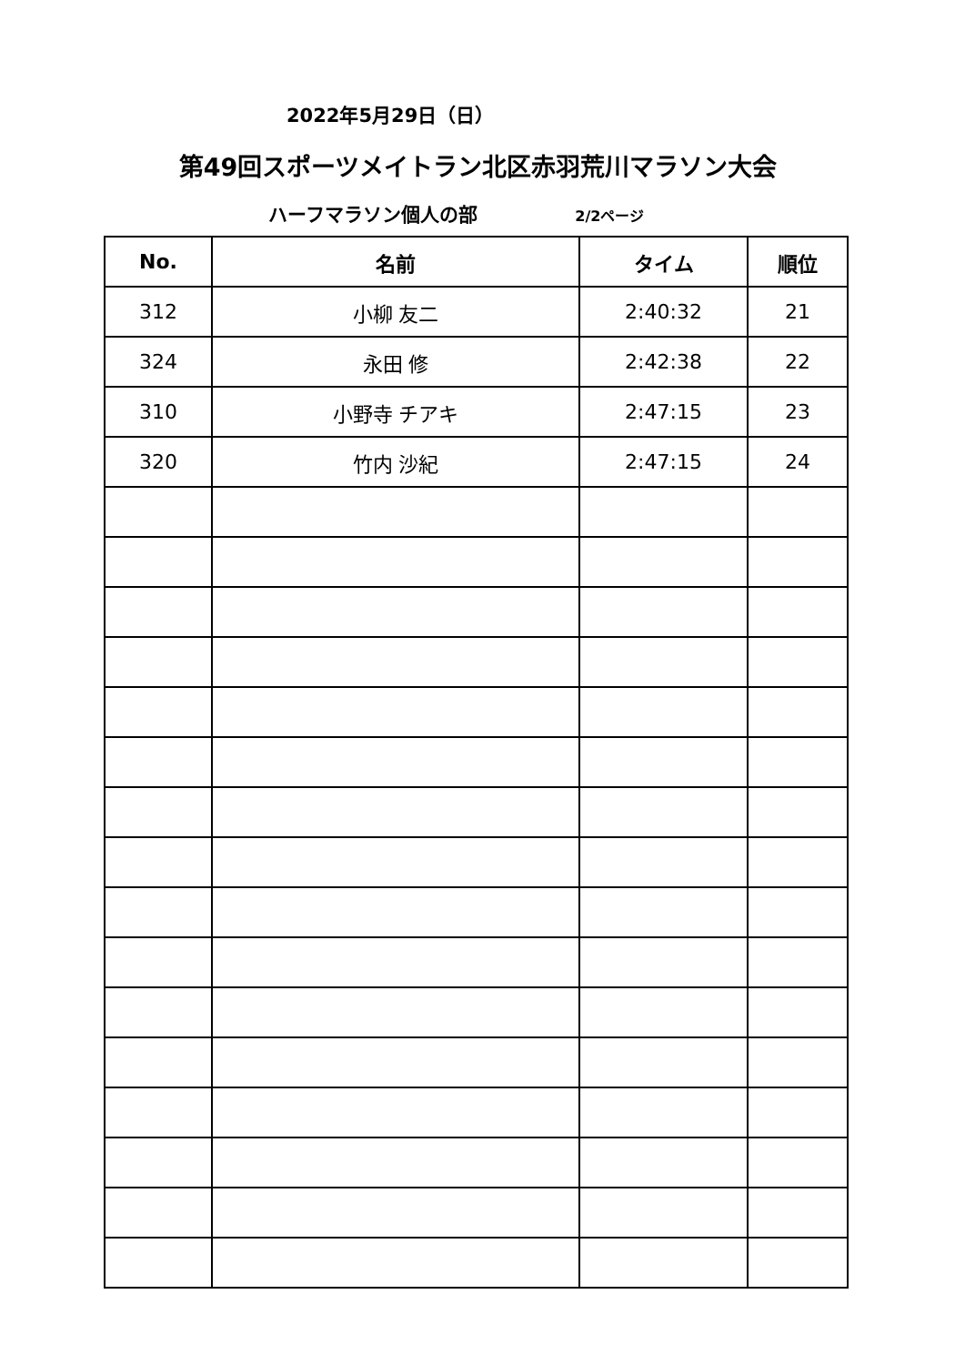2022年5月29日（日）
第49回スポーツメイトラン北区赤羽荒川マラソン大会
ハーフマラソン個人の部 2/2ページ
| No. | 名前 | タイム | 順位 |
| --- | --- | --- | --- |
| 312 | 小柳 友二 | 2:40:32 | 21 |
| 324 | 永田 修 | 2:42:38 | 22 |
| 310 | 小野寺 チアキ | 2:47:15 | 23 |
| 320 | 竹内 沙紀 | 2:47:15 | 24 |